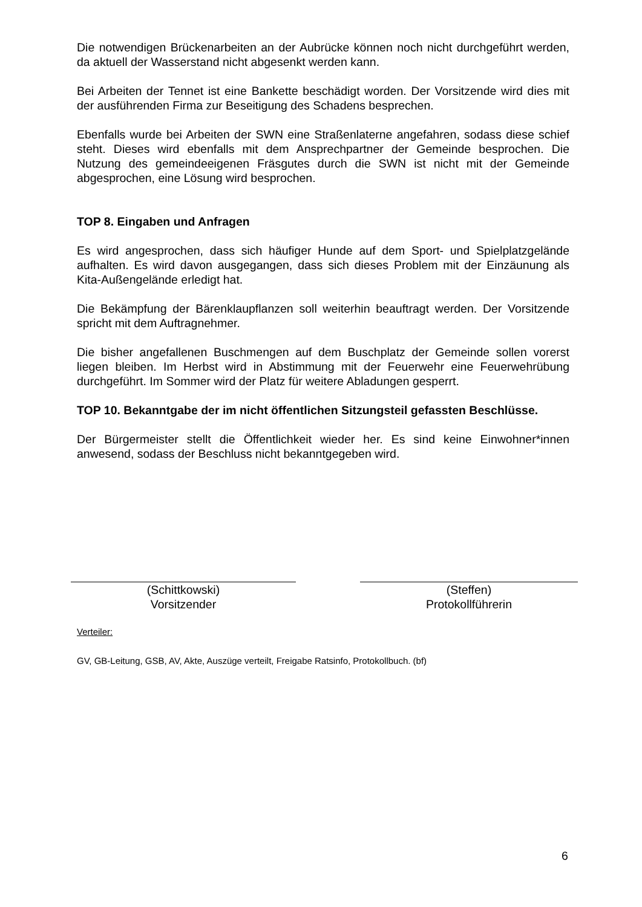Die notwendigen Brückenarbeiten an der Aubrücke können noch nicht durchgeführt werden, da aktuell der Wasserstand nicht abgesenkt werden kann.
Bei Arbeiten der Tennet ist eine Bankette beschädigt worden. Der Vorsitzende wird dies mit der ausführenden Firma zur Beseitigung des Schadens besprechen.
Ebenfalls wurde bei Arbeiten der SWN eine Straßenlaterne angefahren, sodass diese schief steht. Dieses wird ebenfalls mit dem Ansprechpartner der Gemeinde besprochen. Die Nutzung des gemeindeeigenen Fräsgutes durch die SWN ist nicht mit der Gemeinde abgesprochen, eine Lösung wird besprochen.
TOP 8. Eingaben und Anfragen
Es wird angesprochen, dass sich häufiger Hunde auf dem Sport- und Spielplatzgelände aufhalten. Es wird davon ausgegangen, dass sich dieses Problem mit der Einzäunung als Kita-Außengelände erledigt hat.
Die Bekämpfung der Bärenklaupflanzen soll weiterhin beauftragt werden. Der Vorsitzende spricht mit dem Auftragnehmer.
Die bisher angefallenen Buschmengen auf dem Buschplatz der Gemeinde sollen vorerst liegen bleiben. Im Herbst wird in Abstimmung mit der Feuerwehr eine Feuerwehrübung durchgeführt. Im Sommer wird der Platz für weitere Abladungen gesperrt.
TOP 10. Bekanntgabe der im nicht öffentlichen Sitzungsteil gefassten Beschlüsse.
Der Bürgermeister stellt die Öffentlichkeit wieder her. Es sind keine Einwohner*innen anwesend, sodass der Beschluss nicht bekanntgegeben wird.
(Schittkowski)
Vorsitzender
(Steffen)
Protokollführerin
Verteiler:
GV, GB-Leitung, GSB, AV, Akte, Auszüge verteilt, Freigabe Ratsinfo, Protokollbuch. (bf)
6